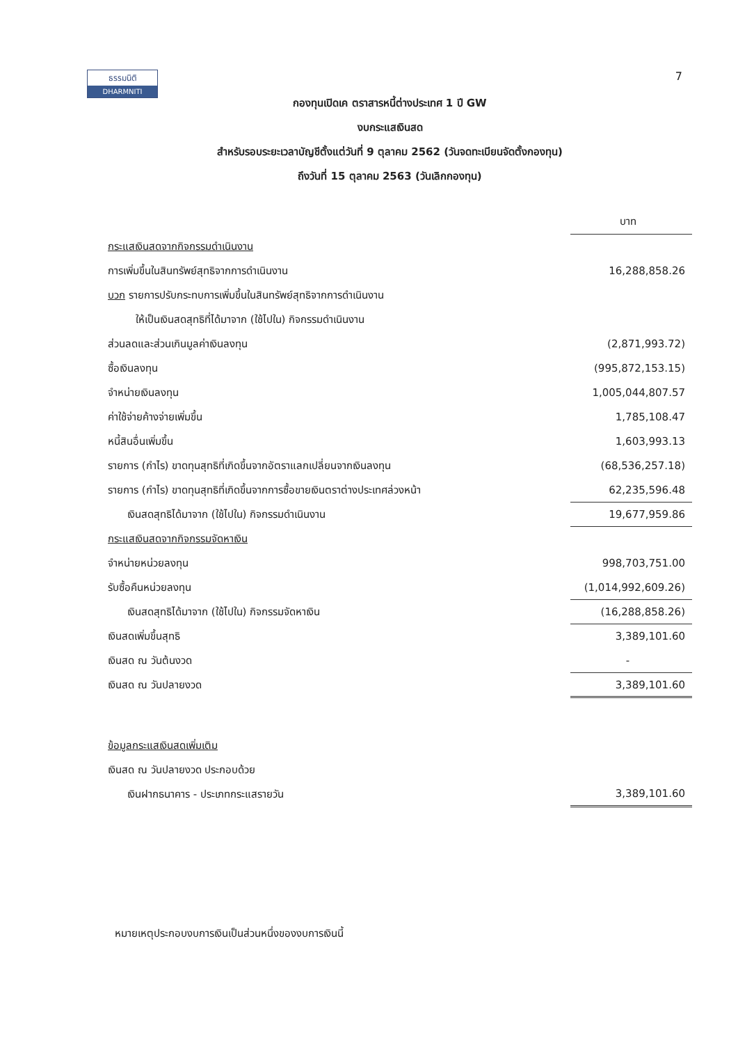ธรรมนิติ
DHARMNITI
7
กองทุนเปิดเค ตราสารหนี้ต่างประเทศ 1 ปี GW
งบกระแสเงินสด
สำหรับรอบระยะเวลาบัญชีตั้งแต่วันที่ 9 ตุลาคม 2562 (วันจดทะเบียนจัดตั้งกองทุน)
ถึงวันที่ 15 ตุลาคม 2563 (วันเลิกกองทุน)
| | บาท |
| กระแสเงินสดจากกิจกรรมดำเนินงาน | |
| การเพิ่มขึ้นในสินทรัพย์สุทธิจากการดำเนินงาน | 16,288,858.26 |
| บวก รายการปรับกระทบการเพิ่มขึ้นในสินทรัพย์สุทธิจากการดำเนินงาน | |
| ให้เป็นเงินสดสุทธิที่ได้มาจาก (ใช้ไปใน) กิจกรรมดำเนินงาน | |
| ส่วนลดและส่วนเกินมูลค่าเงินลงทุน | (2,871,993.72) |
| ซื้อเงินลงทุน | (995,872,153.15) |
| จำหน่ายเงินลงทุน | 1,005,044,807.57 |
| ค่าใช้จ่ายค้างจ่ายเพิ่มขึ้น | 1,785,108.47 |
| หนี้สินอื่นเพิ่มขึ้น | 1,603,993.13 |
| รายการ (กำไร) ขาดทุนสุทธิที่เกิดขึ้นจากอัตราแลกเปลี่ยนจากเงินลงทุน | (68,536,257.18) |
| รายการ (กำไร) ขาดทุนสุทธิที่เกิดขึ้นจากการซื้อขายเงินตราต่างประเทศล่วงหน้า | 62,235,596.48 |
| เงินสดสุทธิได้มาจาก (ใช้ไปใน) กิจกรรมดำเนินงาน | 19,677,959.86 |
| กระแสเงินสดจากกิจกรรมจัดหาเงิน | |
| จำหน่ายหน่วยลงทุน | 998,703,751.00 |
| รับซื้อคืนหน่วยลงทุน | (1,014,992,609.26) |
| เงินสดสุทธิได้มาจาก (ใช้ไปใน) กิจกรรมจัดหาเงิน | (16,288,858.26) |
| เงินสดเพิ่มขึ้นสุทธิ | 3,389,101.60 |
| เงินสด ณ วันต้นงวด | - |
| เงินสด ณ วันปลายงวด | 3,389,101.60 |
| ข้อมูลกระแสเงินสดเพิ่มเติม | |
| เงินสด ณ วันปลายงวด ประกอบด้วย | |
| เงินฝากธนาคาร - ประเภทกระแสรายวัน | 3,389,101.60 |
หมายเหตุประกอบงบการเงินเป็นส่วนหนึ่งของงบการเงินนี้